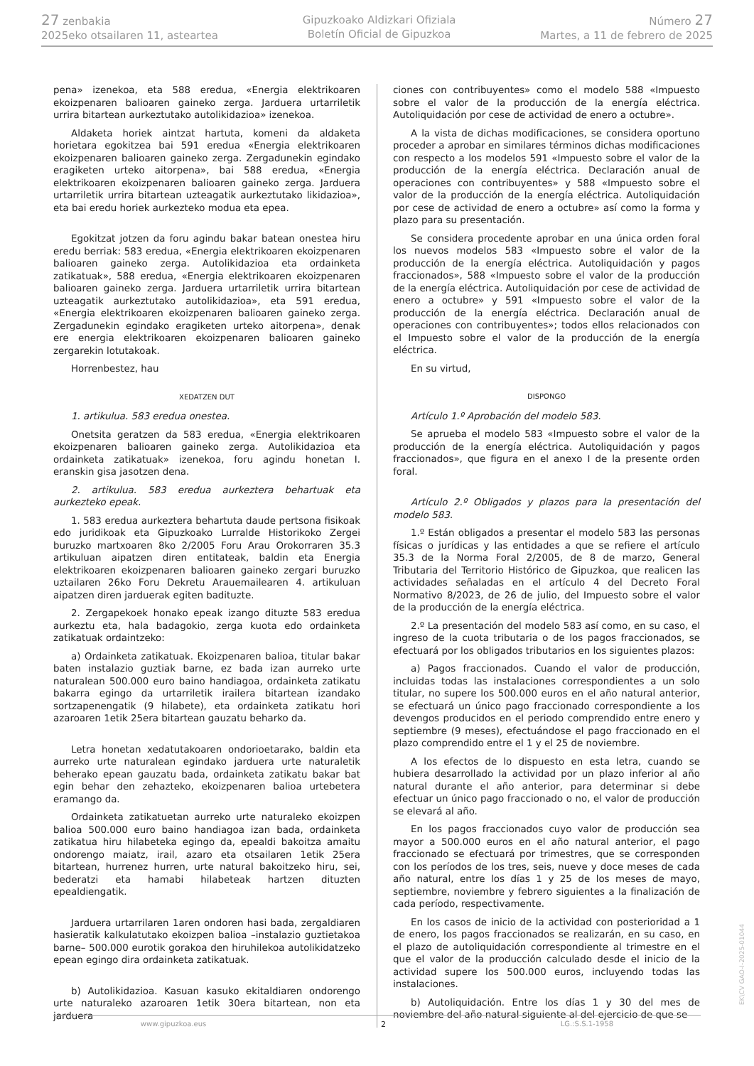27 zenbakia
2025eko otsailaren 11, asteartea
Gipuzkoako Aldizkari Ofiziala
Boletín Oficial de Gipuzkoa
Número 27
Martes, a 11 de febrero de 2025
pena» izenekoa, eta 588 eredua, «Energia elektrikoaren ekoizpenaren balioaren gaineko zerga. Jarduera urtarriletik urrira bitartean aurkeztutako autolikidazioa» izenekoa.
Aldaketa horiek aintzat hartuta, komeni da aldaketa horietara egokitzea bai 591 eredua «Energia elektrikoaren ekoizpenaren balioaren gaineko zerga. Zergadunekin egindako eragiketen urteko aitorpena», bai 588 eredua, «Energia elektrikoaren ekoizpenaren balioaren gaineko zerga. Jarduera urtarriletik urrira bitartean uzteagatik aurkeztutako likidazioa», eta bai eredu horiek aurkezteko modua eta epea.
Egokitzat jotzen da foru agindu bakar batean onestea hiru eredu berriak: 583 eredua, «Energia elektrikoaren ekoizpenaren balioaren gaineko zerga. Autolikidazioa eta ordainketa zatikatuak», 588 eredua, «Energia elektrikoaren ekoizpenaren balioaren gaineko zerga. Jarduera urtarriletik urrira bitartean uzteagatik aurkeztutako autolikidazioa», eta 591 eredua, «Energia elektrikoaren ekoizpenaren balioaren gaineko zerga. Zergadunekin egindako eragiketen urteko aitorpena», denak ere energia elektrikoaren ekoizpenaren balioaren gaineko zergarekin lotutakoak.
Horrenbestez, hau
XEDATZEN DUT
1. artikulua. 583 eredua onestea.
Onetsita geratzen da 583 eredua, «Energia elektrikoaren ekoizpenaren balioaren gaineko zerga. Autolikidazioa eta ordainketa zatikatuak» izenekoa, foru agindu honetan I. eranskin gisa jasotzen dena.
2. artikulua. 583 eredua aurkeztera behartuak eta aurkezteko epeak.
1. 583 eredua aurkeztera behartuta daude pertsona fisikoak edo juridikoak eta Gipuzkoako Lurralde Historikoko Zergei buruzko martxoaren 8ko 2/2005 Foru Arau Orokorraren 35.3 artikuluan aipatzen diren entitateak, baldin eta Energia elektrikoaren ekoizpenaren balioaren gaineko zergari buruzko uztailaren 26ko Foru Dekretu Arauemailearen 4. artikuluan aipatzen diren jarduerak egiten badituzte.
2. Zergapekoek honako epeak izango dituzte 583 eredua aurkeztu eta, hala badagokio, zerga kuota edo ordainketa zatikatuak ordaintzeko:
a) Ordainketa zatikatuak. Ekoizpenaren balioa, titular bakar baten instalazio guztiak barne, ez bada izan aurreko urte naturalean 500.000 euro baino handiagoa, ordainketa zatikatu bakarra egingo da urtarriletik irailera bitartean izandako sortzapenengatik (9 hilabete), eta ordainketa zatikatu hori azaroaren 1etik 25era bitartean gauzatu beharko da.
Letra honetan xedatutakoaren ondorioetarako, baldin eta aurreko urte naturalean egindako jarduera urte naturaletik beherako epean gauzatu bada, ordainketa zatikatu bakar bat egin behar den zehazteko, ekoizpenaren balioa urtebetera eramango da.
Ordainketa zatikatuetan aurreko urte naturaleko ekoizpen balioa 500.000 euro baino handiagoa izan bada, ordainketa zatikatua hiru hilabeteka egingo da, epealdi bakoitza amaitu ondorengo maiatz, irail, azaro eta otsailaren 1etik 25era bitartean, hurrenez hurren, urte natural bakoitzeko hiru, sei, bederatzi eta hamabi hilabeteak hartzen dituzten epealdiengatik.
Jarduera urtarrilaren 1aren ondoren hasi bada, zergaldiaren hasieratik kalkulatutako ekoizpen balioa –instalazio guztietakoa barne– 500.000 eurotik gorakoa den hiruhilekoa autolikidatzeko epean egingo dira ordainketa zatikatuak.
b) Autolikidazioa. Kasuan kasuko ekitaldiaren ondorengo urte naturaleko azaroaren 1etik 30era bitartean, non eta jarduera
ciones con contribuyentes» como el modelo 588 «Impuesto sobre el valor de la producción de la energía eléctrica. Autoliquidación por cese de actividad de enero a octubre».
A la vista de dichas modificaciones, se considera oportuno proceder a aprobar en similares términos dichas modificaciones con respecto a los modelos 591 «Impuesto sobre el valor de la producción de la energía eléctrica. Declaración anual de operaciones con contribuyentes» y 588 «Impuesto sobre el valor de la producción de la energía eléctrica. Autoliquidación por cese de actividad de enero a octubre» así como la forma y plazo para su presentación.
Se considera procedente aprobar en una única orden foral los nuevos modelos 583 «Impuesto sobre el valor de la producción de la energía eléctrica. Autoliquidación y pagos fraccionados», 588 «Impuesto sobre el valor de la producción de la energía eléctrica. Autoliquidación por cese de actividad de enero a octubre» y 591 «Impuesto sobre el valor de la producción de la energía eléctrica. Declaración anual de operaciones con contribuyentes»; todos ellos relacionados con el Impuesto sobre el valor de la producción de la energía eléctrica.
En su virtud,
DISPONGO
Artículo 1.º Aprobación del modelo 583.
Se aprueba el modelo 583 «Impuesto sobre el valor de la producción de la energía eléctrica. Autoliquidación y pagos fraccionados», que figura en el anexo I de la presente orden foral.
Artículo 2.º Obligados y plazos para la presentación del modelo 583.
1.º Están obligados a presentar el modelo 583 las personas físicas o jurídicas y las entidades a que se refiere el artículo 35.3 de la Norma Foral 2/2005, de 8 de marzo, General Tributaria del Territorio Histórico de Gipuzkoa, que realicen las actividades señaladas en el artículo 4 del Decreto Foral Normativo 8/2023, de 26 de julio, del Impuesto sobre el valor de la producción de la energía eléctrica.
2.º La presentación del modelo 583 así como, en su caso, el ingreso de la cuota tributaria o de los pagos fraccionados, se efectuará por los obligados tributarios en los siguientes plazos:
a) Pagos fraccionados. Cuando el valor de producción, incluidas todas las instalaciones correspondientes a un solo titular, no supere los 500.000 euros en el año natural anterior, se efectuará un único pago fraccionado correspondiente a los devengos producidos en el periodo comprendido entre enero y septiembre (9 meses), efectuándose el pago fraccionado en el plazo comprendido entre el 1 y el 25 de noviembre.
A los efectos de lo dispuesto en esta letra, cuando se hubiera desarrollado la actividad por un plazo inferior al año natural durante el año anterior, para determinar si debe efectuar un único pago fraccionado o no, el valor de producción se elevará al año.
En los pagos fraccionados cuyo valor de producción sea mayor a 500.000 euros en el año natural anterior, el pago fraccionado se efectuará por trimestres, que se corresponden con los períodos de los tres, seis, nueve y doce meses de cada año natural, entre los días 1 y 25 de los meses de mayo, septiembre, noviembre y febrero siguientes a la finalización de cada período, respectivamente.
En los casos de inicio de la actividad con posterioridad a 1 de enero, los pagos fraccionados se realizarán, en su caso, en el plazo de autoliquidación correspondiente al trimestre en el que el valor de la producción calculado desde el inicio de la actividad supere los 500.000 euros, incluyendo todas las instalaciones.
b) Autoliquidación. Entre los días 1 y 30 del mes de noviembre del año natural siguiente al del ejercicio de que se
www.gipuzkoa.eus 2 LG.:S.S.1-1958
EK\CV GAO-I-2025-01044